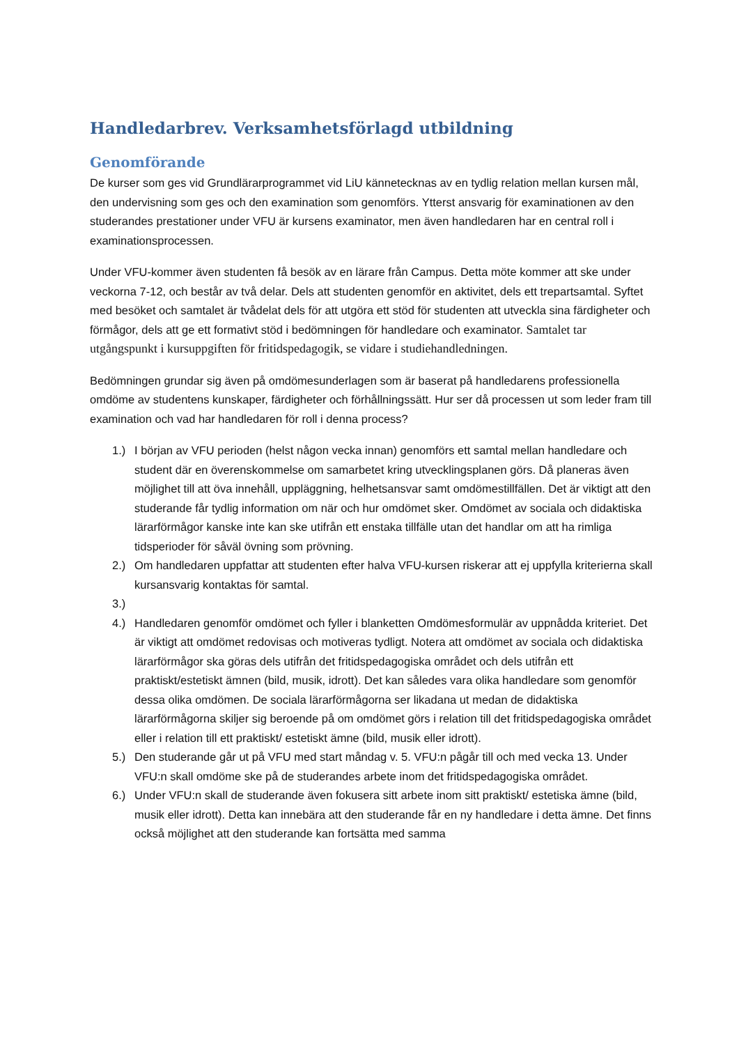Handledarbrev. Verksamhetsförlagd utbildning
Genomförande
De kurser som ges vid Grundlärarprogrammet vid LiU kännetecknas av en tydlig relation mellan kursen mål, den undervisning som ges och den examination som genomförs. Ytterst ansvarig för examinationen av den studerandes prestationer under VFU är kursens examinator, men även handledaren har en central roll i examinationsprocessen.
Under VFU-kommer även studenten få besök av en lärare från Campus. Detta möte kommer att ske under veckorna 7-12, och består av två delar. Dels att studenten genomför en aktivitet, dels ett trepartsamtal. Syftet med besöket och samtalet är tvådelat dels för att utgöra ett stöd för studenten att utveckla sina färdigheter och förmågor, dels att ge ett formativt stöd i bedömningen för handledare och examinator. Samtalet tar utgångspunkt i kursuppgiften för fritidspedagogik, se vidare i studiehandledningen.
Bedömningen grundar sig även på omdömesunderlagen som är baserat på handledarens professionella omdöme av studentens kunskaper, färdigheter och förhållningssätt. Hur ser då processen ut som leder fram till examination och vad har handledaren för roll i denna process?
1.) I början av VFU perioden (helst någon vecka innan) genomförs ett samtal mellan handledare och student där en överenskommelse om samarbetet kring utvecklingsplanen görs. Då planeras även möjlighet till att öva innehåll, uppläggning, helhetsansvar samt omdömestillfällen. Det är viktigt att den studerande får tydlig information om när och hur omdömet sker. Omdömet av sociala och didaktiska lärarförmågor kanske inte kan ske utifrån ett enstaka tillfälle utan det handlar om att ha rimliga tidsperioder för såväl övning som prövning.
2.) Om handledaren uppfattar att studenten efter halva VFU-kursen riskerar att ej uppfylla kriterierna skall kursansvarig kontaktas för samtal.
3.)
4.) Handledaren genomför omdömet och fyller i blanketten Omdömesformulär av uppnådda kriteriet. Det är viktigt att omdömet redovisas och motiveras tydligt. Notera att omdömet av sociala och didaktiska lärarförmågor ska göras dels utifrån det fritidspedagogiska området och dels utifrån ett praktiskt/estetiskt ämnen (bild, musik, idrott). Det kan således vara olika handledare som genomför dessa olika omdömen. De sociala lärarförmågorna ser likadana ut medan de didaktiska lärarförmågorna skiljer sig beroende på om omdömet görs i relation till det fritidspedagogiska området eller i relation till ett praktiskt/ estetiskt ämne (bild, musik eller idrott).
5.) Den studerande går ut på VFU med start måndag v. 5. VFU:n pågår till och med vecka 13. Under VFU:n skall omdöme ske på de studerandes arbete inom det fritidspedagogiska området.
6.) Under VFU:n skall de studerande även fokusera sitt arbete inom sitt praktiskt/ estetiska ämne (bild, musik eller idrott). Detta kan innebära att den studerande får en ny handledare i detta ämne. Det finns också möjlighet att den studerande kan fortsätta med samma